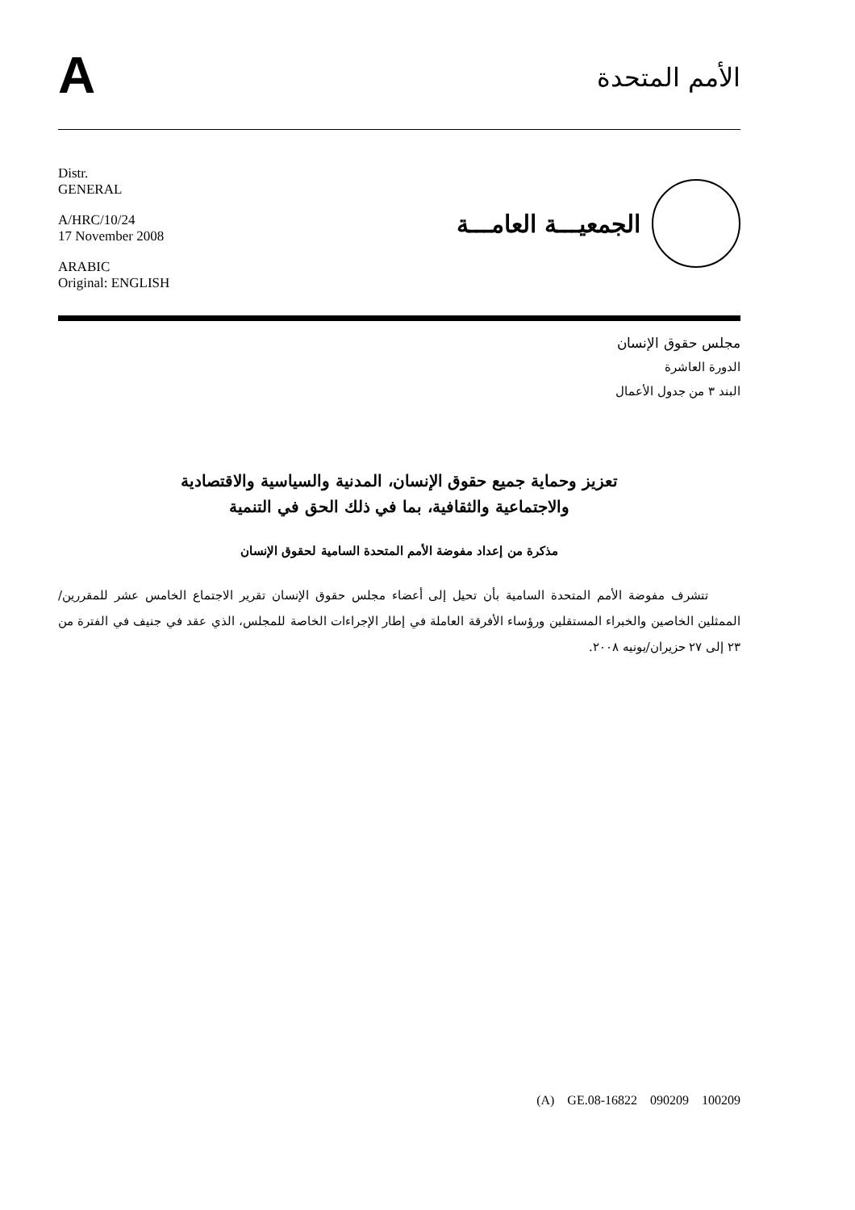A
الأمم المتحدة
Distr.
GENERAL
A/HRC/10/24
17 November 2008
ARABIC
Original: ENGLISH
الجمعيـــة العامـــة
مجلس حقوق الإنسان
الدورة العاشرة
البند ٣ من جدول الأعمال
تعزيز وحماية جميع حقوق الإنسان، المدنية والسياسية والاقتصادية
والاجتماعية والثقافية، بما في ذلك الحق في التنمية
مذكرة من إعداد مفوضة الأمم المتحدة السامية لحقوق الإنسان
تتشرف مفوضة الأمم المتحدة السامية بأن تحيل إلى أعضاء مجلس حقوق الإنسان تقرير الاجتماع الخامس عشر للمقررين/الممثلين الخاصين والخبراء المستقلين ورؤساء الأفرقة العاملة في إطار الإجراءات الخاصة للمجلس، الذي عقد في جنيف في الفترة من ٢٣ إلى ٢٧ حزيران/يونيه ٢٠٠٨.
(A) GE.08-16822 090209 100209